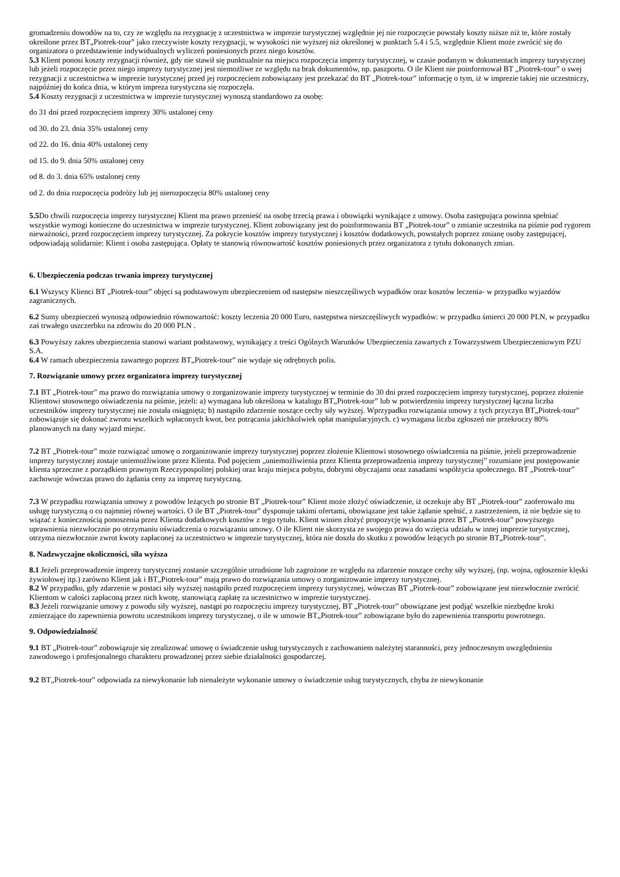gromadzeniu dowodów na to, czy ze względu na rezygnację z uczestnictwa w imprezie turystycznej względnie jej nie rozpoczęcie powstały koszty niższe niż te, które zostały określone przez BT„Piotrek-tour” jako rzeczywiste koszty rezygnacji, w wysokości nie wyższej niż określonej w punktach 5.4 i 5.5, względnie Klient może zwrócić się do organizatora o przedstawienie indywidualnych wyliczeń poniesionych przez niego kosztów.
5.3 Klient ponosi koszty rezygnacji również, gdy nie stawił się punktualnie na miejscu rozpoczęcia imprezy turystycznej, w czasie podanym w dokumentach imprezy turystycznej lub jeżeli rozpoczęcie przez niego imprezy turystycznej jest niemożliwe ze względu na brak dokumentów, np. paszportu. O ile Klient nie poinformował BT „Piotrek-tour” o swej rezygnacji z uczestnictwa w imprezie turystycznej przed jej rozpoczęciem zobowiązany jest przekazać do BT „Piotrek-tour” informację o tym, iż w imprezie takiej nie uczestniczy, najpóźniej do końca dnia, w którym impreza turystyczna się rozpoczęła.
5.4 Koszty rezygnacji z uczestnictwa w imprezie turystycznej wynoszą standardowo za osobę:
do 31 dni przed rozpoczęciem imprezy 30% ustalonej ceny
od 30. do 23. dnia 35% ustalonej ceny
od 22. do 16. dnia 40% ustalonej ceny
od 15. do 9. dnia 50% ustalonej ceny
od 8. do 3. dnia 65% ustalonej ceny
od 2. do dnia rozpoczęcia podróży lub jej nierozpoczęcia 80% ustalonej ceny
5.5 Do chwili rozpoczęcia imprezy turystycznej Klient ma prawo przenieść na osobę trzecią prawa i obowiązki wynikające z umowy. Osoba zastępująca powinna spełniać wszystkie wymogi konieczne do uczestnictwa w imprezie turystycznej. Klient zobowiązany jest do poinformowania BT „Piotrek-tour” o zmianie uczestnika na piśmie pod rygorem nieważności, przed rozpoczęciem imprezy turystycznej. Za pokrycie kosztów imprezy turystycznej i kosztów dodatkowych, powstałych poprzez zmianę osoby zastępującej, odpowiadają solidarnie: Klient i osoba zastępująca. Opłaty te stanowią równowartość kosztów poniesionych przez organizatora z tytułu dokonanych zmian.
6. Ubezpieczenia podczas trwania imprezy turystycznej
6.1 Wszyscy Klienci BT „Piotrek-tour” objęci są podstawowym ubezpieczeniem od następstw nieszczęśliwych wypadków oraz kosztów leczenia- w przypadku wyjazdów zagranicznych.
6.2 Sumy ubezpieczeń wynoszą odpowiednio równowartość: koszty leczenia 20 000 Euro, następstwa nieszczęśliwych wypadków: w przypadku śmierci 20 000 PLN, w przypadku zaś trwałego uszczerbku na zdrowiu do 20 000 PLN .
6.3 Powyższy zakres ubezpieczenia stanowi wariant podstawowy, wynikający z treści Ogólnych Warunków Ubezpieczenia zawartych z Towarzystwem Ubezpieczeniowym PZU S.A.
6.4 W ramach ubezpieczenia zawartego poprzez BT„Piotrek-tour” nie wydaje się odrębnych polis.
7. Rozwiązanie umowy przez organizatora imprezy turystycznej
7.1 BT „Piotrek-tour” ma prawo do rozwiązania umowy o zorganizowanie imprezy turystycznej w terminie do 30 dni przed rozpoczęciem imprezy turystycznej, poprzez złożenie Klientowi stosownego oświadczenia na piśmie, jeżeli: a) wymagana lub określona w katalogu BT„Piotrek-tour” lub w potwierdzeniu imprezy turystycznej łączna liczba uczestników imprezy turystycznej nie została osiągnięta; b) nastąpiło zdarzenie noszące cechy siły wyższej. Wprzypadku rozwiązania umowy z tych przyczyn BT„Piotrek-tour” zobowiązuje się dokonać zwrotu wszelkich wpłaconych kwot, bez potrącania jakichkolwiek opłat manipulacyjnych. c) wymagana liczba zgłoszeń nie przekroczy 80% planowanych na dany wyjazd miejsc.
7.2 BT „Piotrek-tour” może rozwiązać umowę o zorganizowanie imprezy turystycznej poprzez złożenie Klientowi stosownego oświadczenia na piśmie, jeżeli przeprowadzenie imprezy turystycznej zostaje uniemożliwione przez Klienta. Pod pojęciem „uniemożliwienia przez Klienta przeprowadzenia imprezy turystycznej” rozumiane jest postępowanie klienta sprzeczne z porządkiem prawnym Rzeczypospolitej polskiej oraz kraju miejsca pobytu, dobrymi obyczajami oraz zasadami współżycia społecznego. BT „Piotrek-tour” zachowuje wówczas prawo do żądania ceny za imprezę turystyczną.
7.3 W przypadku rozwiązania umowy z powodów leżących po stronie BT „Piotrek-tour” Klient może złożyć oświadczenie, iż oczekuje aby BT „Piotrek-tour” zaoferowało mu usługę turystyczną o co najmniej równej wartości. O ile BT „Piotrek-tour” dysponuje takimi ofertami, obowiązane jest takie żądanie spełnić, z zastrzeżeniem, iż nie będzie się to wiązać z koniecznością ponoszenia przez Klienta dodatkowych kosztów z tego tytułu. Klient winien złożyć propozycję wykonania przez BT „Piotrek-tour” powyższego uprawnienia niezwłocznie po otrzymaniu oświadczenia o rozwiązaniu umowy. O ile Klient nie skorzysta ze swojego prawa do wzięcia udziału w innej imprezie turystycznej, otrzyma niezwłocznie zwrot kwoty zapłaconej za uczestnictwo w imprezie turystycznej, która nie doszła do skutku z powodów leżących po stronie BT„Piotrek-tour”.
8. Nadzwyczajne okoliczności, siła wyższa
8.1 Jeżeli przeprowadzenie imprezy turystycznej zostanie szczególnie utrudnione lub zagrożone ze względu na zdarzenie noszące cechy siły wyższej, (np. wojna, ogłoszenie klęski żywiołowej itp.) zarówno Klient jak i BT„Piotrek-tour” mają prawo do rozwiązania umowy o zorganizowanie imprezy turystycznej.
8.2 W przypadku, gdy zdarzenie w postaci siły wyższej nastąpiło przed rozpoczęciem imprezy turystycznej, wówczas BT „Piotrek-tour” zobowiązane jest niezwłocznie zwrócić Klientom w całości zapłaconą przez nich kwotę, stanowiącą zapłatę za uczestnictwo w imprezie turystycznej.
8.3 Jeżeli rozwiązanie umowy z powodu siły wyższej, nastąpi po rozpoczęciu imprezy turystycznej, BT „Piotrek-tour” obowiązane jest podjąć wszelkie niezbędne kroki zmierzające do zapewnienia powrotu uczestnikom imprezy turystycznej, o ile w umowie BT„Piotrek-tour” zobowiązane było do zapewnienia transportu powrotnego.
9. Odpowiedzialność
9.1 BT „Piotrek-tour” zobowiązuje się zrealizować umowę o świadczenie usług turystycznych z zachowaniem należytej staranności, przy jednoczesnym uwzględnieniu zawodowego i profesjonalnego charakteru prowadzonej przez siebie działalności gospodarczej.
9.2 BT„Piotrek-tour” odpowiada za niewykonanie lub nienależyte wykonanie umowy o świadczenie usług turystycznych, chyba że niewykonanie